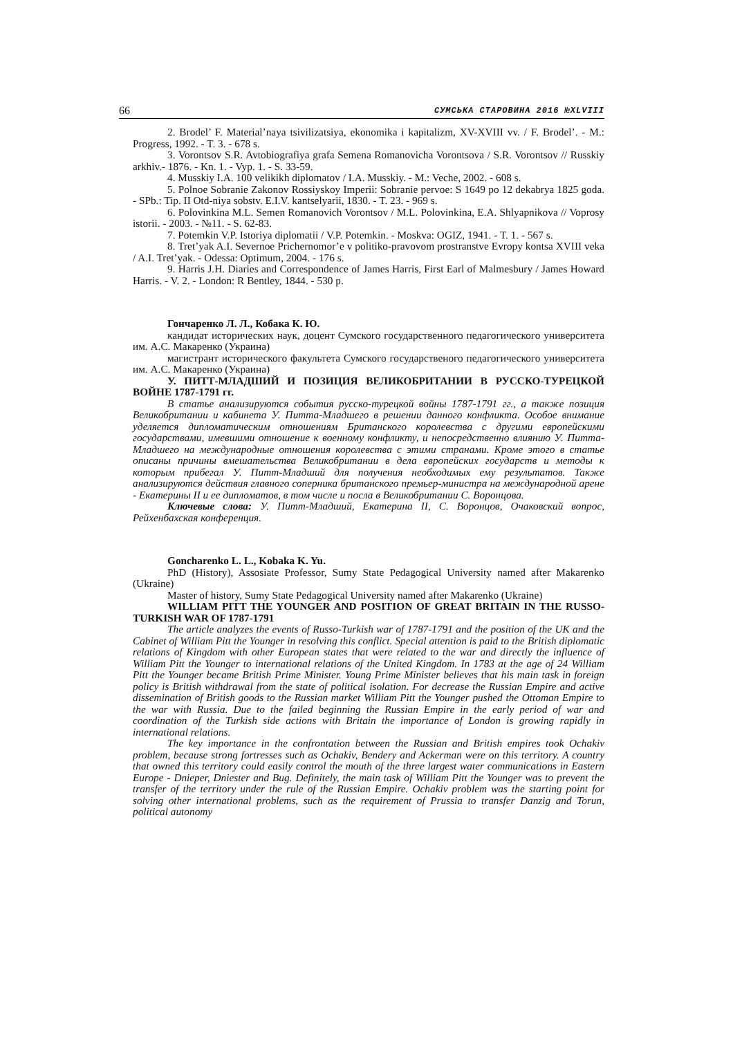66 СУМСЬКА СТАРОВИНА 2016 №XLVIII
2. Brodel’ F. Material’naya tsivilizatsiya, ekonomika i kapitalizm, XV-XVIII vv. / F. Brodel’. - M.: Progress, 1992. - T. 3. - 678 s.
3. Vorontsov S.R. Avtobiografiya grafa Semena Romanovicha Vorontsova / S.R. Vorontsov // Russkiy arkhiv.- 1876. - Kn. 1. - Vyp. 1. - S. 33-59.
4. Musskiy I.A. 100 velikikh diplomatov / I.A. Musskiy. - M.: Veche, 2002. - 608 s.
5. Polnoe Sobranie Zakonov Rossiyskoy Imperii: Sobranie pervoe: S 1649 po 12 dekabrya 1825 goda. - SPb.: Tip. II Otd-niya sobstv. E.I.V. kantselyarii, 1830. - T. 23. - 969 s.
6. Polovinkina M.L. Semen Romanovich Vorontsov / M.L. Polovinkina, E.A. Shlyapnikova // Voprosy istorii. - 2003. - №11. - S. 62-83.
7. Potemkin V.P. Istoriya diplomatii / V.P. Potemkin. - Moskva: OGIZ, 1941. - T. 1. - 567 s.
8. Tret’yak A.I. Severnoe Prichernomor’e v politiko-pravovom prostranstve Evropy kontsa XVIII veka / A.I. Tret’yak. - Odessa: Optimum, 2004. - 176 s.
9. Harris J.H. Diaries and Correspondence of James Harris, First Earl of Malmesbury / James Howard Harris. - V. 2. - London: R Bentley, 1844. - 530 p.
Гончаренко Л. Л., Кобака К. Ю.
кандидат исторических наук, доцент Сумского государственного педагогического университета им. А.С. Макаренко (Украина)
магистрант исторического факультета Сумского государственого педагогического университета им. А.С. Макаренко (Украина)
У. ПИТТ-МЛАДШИЙ И ПОЗИЦИЯ ВЕЛИКОБРИТАНИИ В РУССКО-ТУРЕЦКОЙ ВОЙНЕ 1787-1791 гг.
В статье анализируются события русско-турецкой войны 1787-1791 гг., а также позиция Великобритании и кабинета У. Питта-Младшего в решении данного конфликта. Особое внимание уделяется дипломатическим отношениям Британского королевства с другими европейскими государствами, имевшими отношение к военному конфликту, и непосредственно влиянию У. Питта-Младшего на международные отношения королевства с этими странами. Кроме этого в статье описаны причины вмешательства Великобритании в дела европейских государств и методы к которым прибегал У. Питт-Младший для получения необходимых ему результатов. Также анализируются действия главного соперника британского премьер-министра на международной арене - Екатерины II и ее дипломатов, в том числе и посла в Великобритании С. Воронцова.
Ключевые слова: У. Питт-Младший, Екатерина II, С. Воронцов, Очаковский вопрос, Рейхенбахская конференция.
Goncharenko L. L., Kobaka K. Yu.
PhD (History), Assosiate Professor, Sumy State Pedagogical University named after Makarenko (Ukraine)
Master of history, Sumy State Pedagogical University named after Makarenko (Ukraine)
WILLIAM PITT THE YOUNGER AND POSITION OF GREAT BRITAIN IN THE RUSSO-TURKISH WAR OF 1787-1791
The article analyzes the events of Russo-Turkish war of 1787-1791 and the position of the UK and the Cabinet of William Pitt the Younger in resolving this conflict. Special attention is paid to the British diplomatic relations of Kingdom with other European states that were related to the war and directly the influence of William Pitt the Younger to international relations of the United Kingdom. In 1783 at the age of 24 William Pitt the Younger became British Prime Minister. Young Prime Minister believes that his main task in foreign policy is British withdrawal from the state of political isolation. For decrease the Russian Empire and active dissemination of British goods to the Russian market William Pitt the Younger pushed the Ottoman Empire to the war with Russia. Due to the failed beginning the Russian Empire in the early period of war and coordination of the Turkish side actions with Britain the importance of London is growing rapidly in international relations.
The key importance in the confrontation between the Russian and British empires took Ochakiv problem, because strong fortresses such as Ochakiv, Bendery and Ackerman were on this territory. A country that owned this territory could easily control the mouth of the three largest water communications in Eastern Europe - Dnieper, Dniester and Bug. Definitely, the main task of William Pitt the Younger was to prevent the transfer of the territory under the rule of the Russian Empire. Ochakiv problem was the starting point for solving other international problems, such as the requirement of Prussia to transfer Danzig and Torun, political autonomy